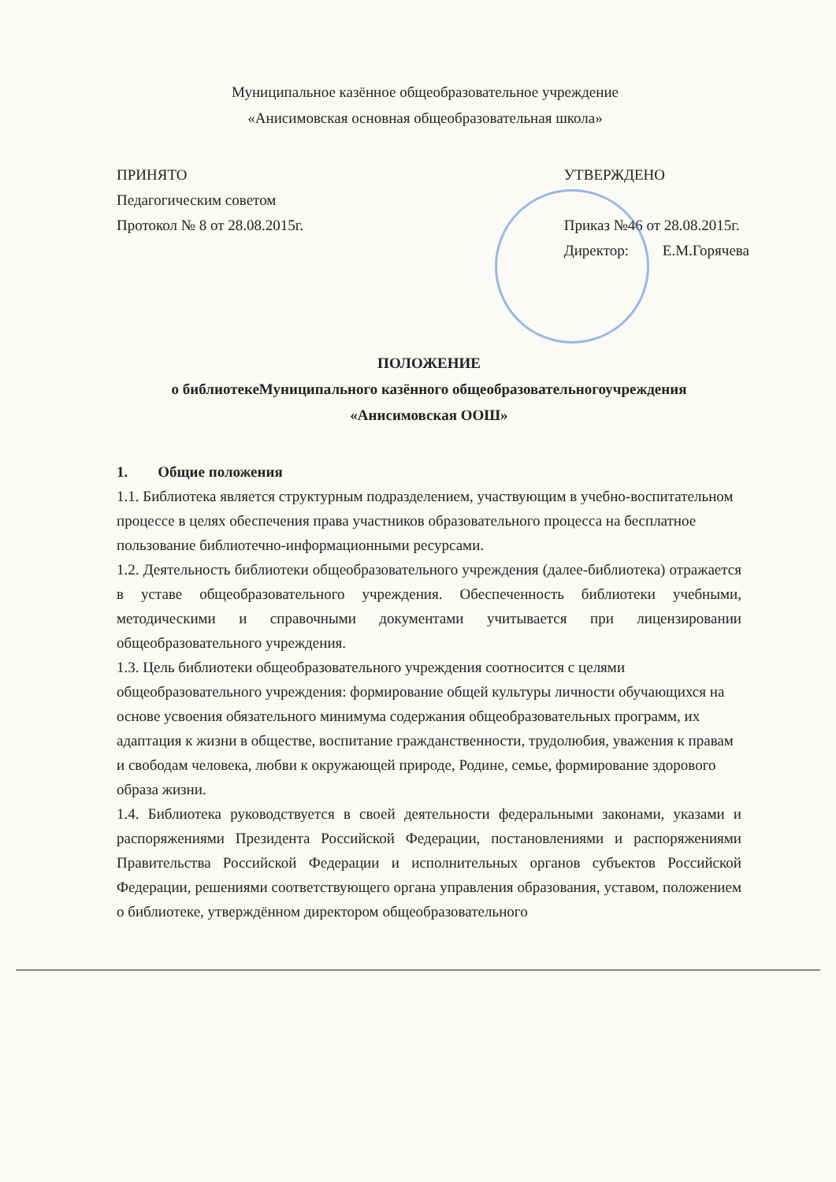Муниципальное казённое общеобразовательное учреждение
«Анисимовская основная общеобразовательная школа»
ПРИНЯТО
Педагогическим советом
Протокол № 8 от 28.08.2015г.
УТВЕРЖДЕНО
Приказ №46 от 28.08.2015г.
Директор: Е.М.Горячева
ПОЛОЖЕНИЕ
о библиотекеМуниципального казённого общеобразовательногоучреждения
«Анисимовская ООШ»
1. Общие положения
1.1. Библиотека является структурным подразделением, участвующим в учебно-воспитательном процессе в целях обеспечения права участников образовательного процесса на бесплатное пользование библиотечно-информационными ресурсами.
1.2. Деятельность библиотеки общеобразовательного учреждения (далее-библиотека) отражается в уставе общеобразовательного учреждения. Обеспеченность библиотеки учебными, методическими и справочными документами учитывается при лицензировании общеобразовательного учреждения.
1.3. Цель библиотеки общеобразовательного учреждения соотносится с целями общеобразовательного учреждения: формирование общей культуры личности обучающихся на основе усвоения обязательного минимума содержания общеобразовательных программ, их адаптация к жизни в обществе, воспитание гражданственности, трудолюбия, уважения к правам и свободам человека, любви к окружающей природе, Родине, семье, формирование здорового образа жизни.
1.4. Библиотека руководствуется в своей деятельности федеральными законами, указами и распоряжениями Президента Российской Федерации, постановлениями и распоряжениями Правительства Российской Федерации и исполнительных органов субъектов Российской Федерации, решениями соответствующего органа управления образования, уставом, положением о библиотеке, утверждённом директором общеобразовательного